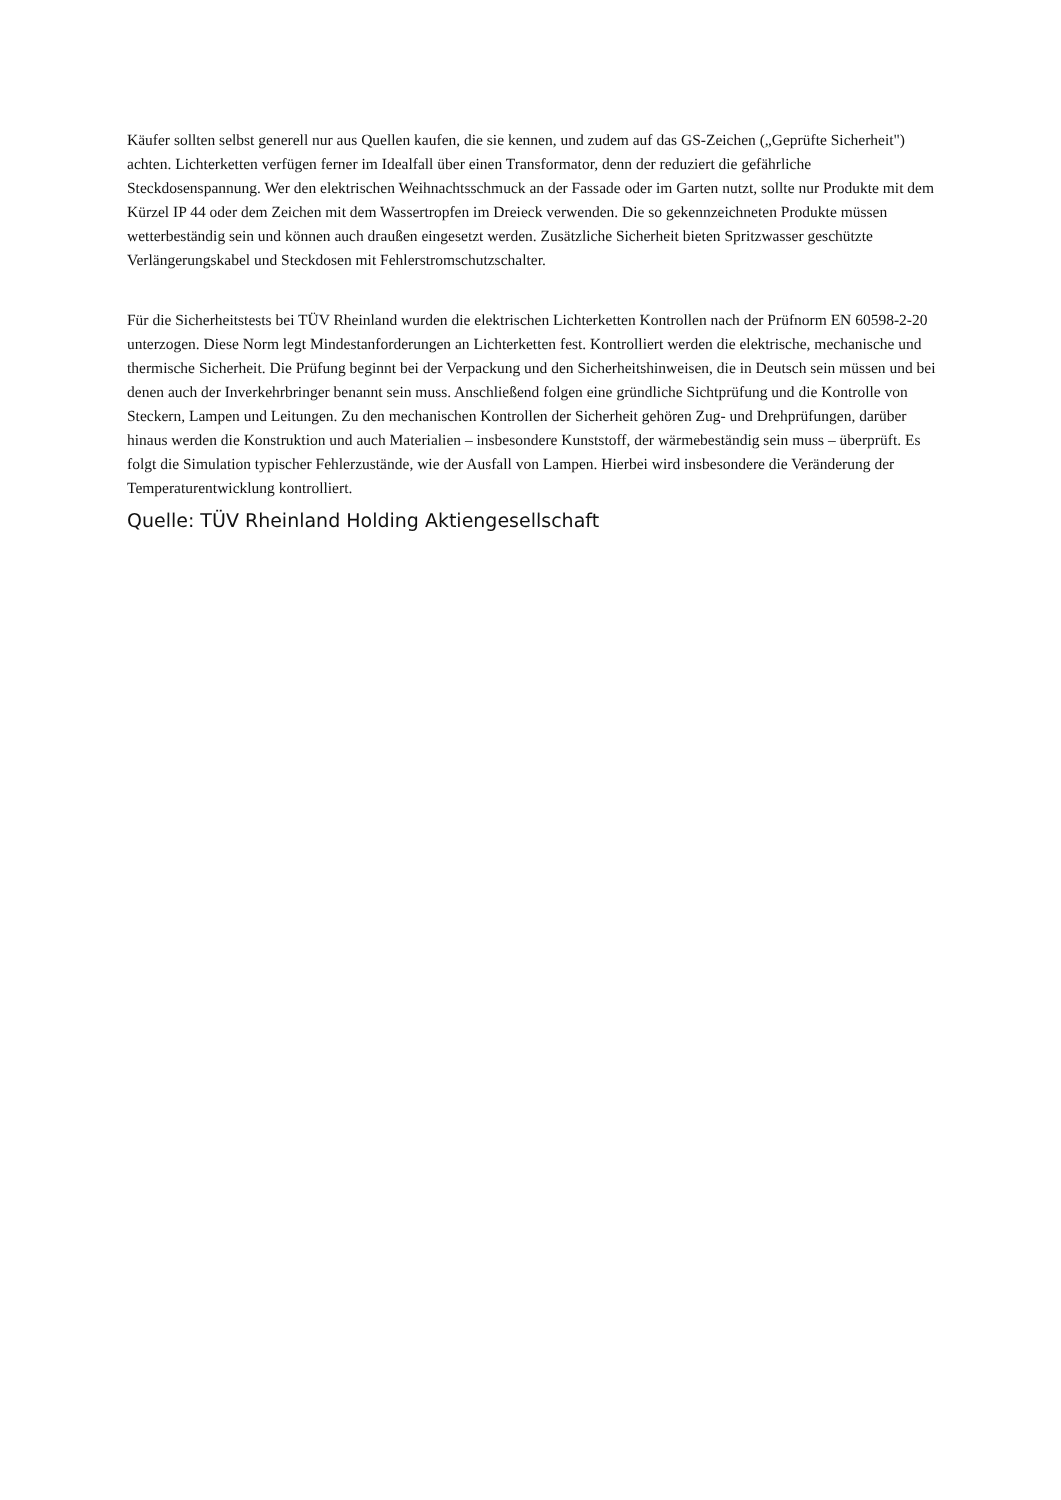Käufer sollten selbst generell nur aus Quellen kaufen, die sie kennen, und zudem auf das GS-Zeichen („Geprüfte Sicherheit") achten. Lichterketten verfügen ferner im Idealfall über einen Transformator, denn der reduziert die gefährliche Steckdosenspannung. Wer den elektrischen Weihnachtsschmuck an der Fassade oder im Garten nutzt, sollte nur Produkte mit dem Kürzel IP 44 oder dem Zeichen mit dem Wassertropfen im Dreieck verwenden. Die so gekennzeichneten Produkte müssen wetterbeständig sein und können auch draußen eingesetzt werden. Zusätzliche Sicherheit bieten Spritzwasser geschützte Verlängerungskabel und Steckdosen mit Fehlerstromschutzschalter.
Für die Sicherheitstests bei TÜV Rheinland wurden die elektrischen Lichterketten Kontrollen nach der Prüfnorm EN 60598-2-20 unterzogen. Diese Norm legt Mindestanforderungen an Lichterketten fest. Kontrolliert werden die elektrische, mechanische und thermische Sicherheit. Die Prüfung beginnt bei der Verpackung und den Sicherheitshinweisen, die in Deutsch sein müssen und bei denen auch der Inverkehrbringer benannt sein muss. Anschließend folgen eine gründliche Sichtprüfung und die Kontrolle von Steckern, Lampen und Leitungen. Zu den mechanischen Kontrollen der Sicherheit gehören Zug- und Drehprüfungen, darüber hinaus werden die Konstruktion und auch Materialien – insbesondere Kunststoff, der wärmebeständig sein muss – überprüft. Es folgt die Simulation typischer Fehlerzustände, wie der Ausfall von Lampen. Hierbei wird insbesondere die Veränderung der Temperaturentwicklung kontrolliert.
Quelle: TÜV Rheinland Holding Aktiengesellschaft